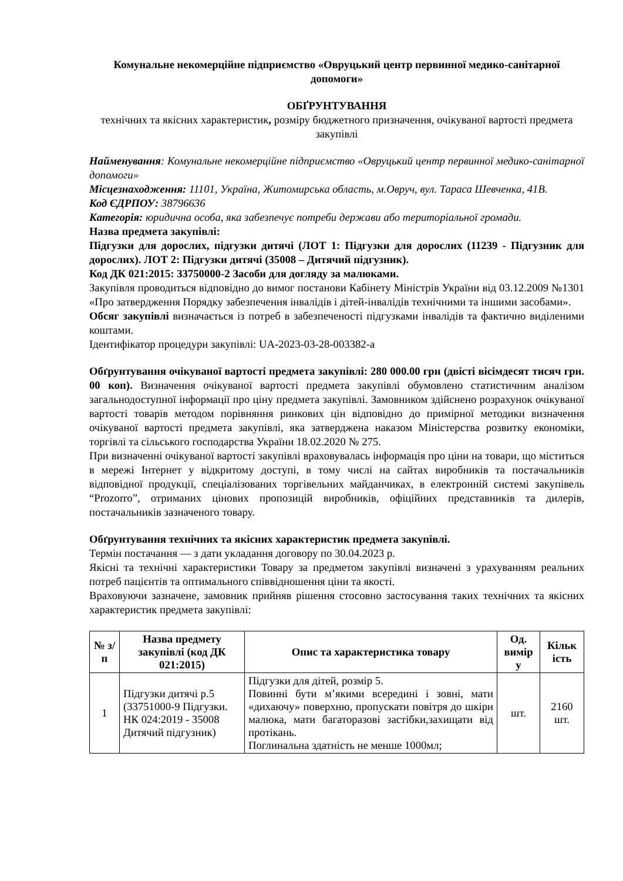Комунальне некомерційне підприємство «Овруцький центр первинної медико-санітарної допомоги»
ОБҐРУНТУВАННЯ
технічних та якісних характеристик, розміру бюджетного призначення, очікуваної вартості предмета закупівлі
Найменування: Комунальне некомерційне підприємство «Овруцький центр первинної медико-санітарної допомоги»
Місцезнаходження: 11101, Україна, Житомирська область, м.Овруч, вул. Тараса Шевченка, 41В.
Код ЄДРПОУ: 38796636
Категорія: юридична особа, яка забезпечує потреби держави або територіальної громади.
Назва предмета закупівлі:
Підгузки для дорослих, підгузки дитячі (ЛОТ 1: Підгузки для дорослих (11239 - Підгузник для дорослих). ЛОТ 2: Підгузки дитячі (35008 – Дитячий підгузник).
Код ДК 021:2015: 33750000-2 Засоби для догляду за малюками.
Закупівля проводиться відповідно до вимог постанови Кабінету Міністрів України від 03.12.2009 №1301 «Про затвердження Порядку забезпечення інвалідів і дітей-інвалідів технічними та іншими засобами».
Обсяг закупівлі визначається із потреб в забезпеченості підгузками інвалідів та фактично виділеними коштами.
Ідентифікатор процедури закупівлі: UA-2023-03-28-003382-a
Обґрунтування очікуваної вартості предмета закупівлі: 280 000.00 грн (двісті вісімдесят тисяч грн. 00 коп). Визначення очікуваної вартості предмета закупівлі обумовлено статистичним аналізом загальнодоступної інформації про ціну предмета закупівлі. Замовником здійснено розрахунок очікуваної вартості товарів методом порівняння ринкових цін відповідно до примірної методики визначення очікуваної вартості предмета закупівлі, яка затверджена наказом Міністерства розвитку економіки, торгівлі та сільського господарства України 18.02.2020 № 275.
При визначенні очікуваної вартості закупівлі враховувалась інформація про ціни на товари, що міститься в мережі Інтернет у відкритому доступі, в тому числі на сайтах виробників та постачальників відповідної продукції, спеціалізованих торгівельних майданчиках, в електронній системі закупівель “Prozorro”, отриманих цінових пропозицій виробників, офіційних представників та дилерів, постачальників зазначеного товару.
Обґрунтування технічних та якісних характеристик предмета закупівлі.
Термін постачання — з дати укладання договору по 30.04.2023 р.
Якісні та технічні характеристики Товару за предметом закупівлі визначені з урахуванням реальних потреб пацієнтів та оптимального співвідношення ціни та якості.
Враховуючи зазначене, замовник прийняв рішення стосовно застосування таких технічних та якісних характеристик предмета закупівлі:
| № з/п | Назва предмету закупівлі (код ДК 021:2015) | Опис та характеристика товару | Од. вимір у | Кільк ість |
| --- | --- | --- | --- | --- |
| 1 | Підгузки дитячі р.5 (33751000-9 Підгузки. НК 024:2019 - 35008 Дитячий підгузник) | Підгузки для дітей, розмір 5. Повинні бути м’якими всередині і зовні, мати «дихаючу» поверхню, пропускати повітря до шкіри малюка, мати багаторазові застібки,захищати від протікань. Поглинальна здатність не менше 1000мл; | шт. | 2160 шт. |